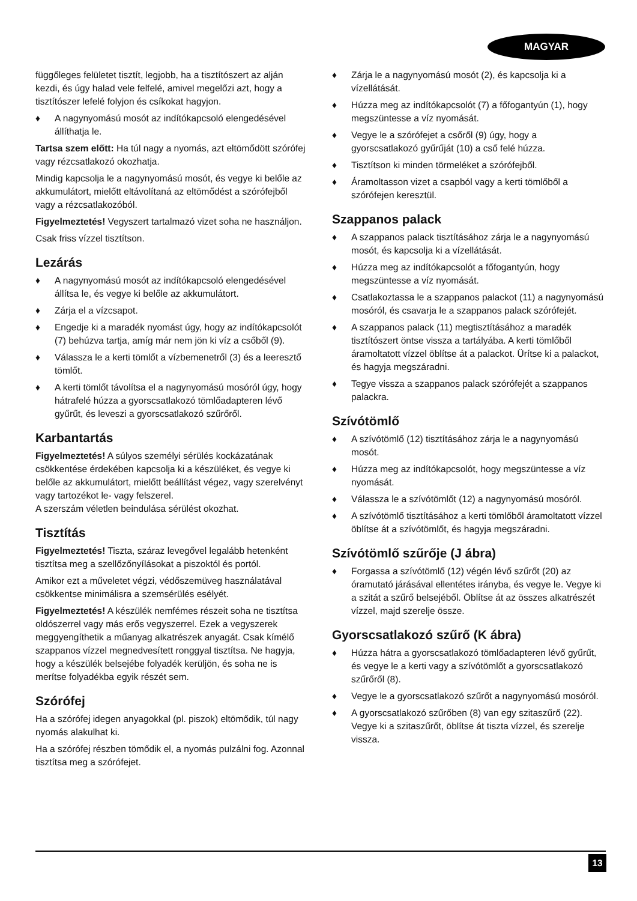MAGYAR
függőleges felületet tisztít, legjobb, ha a tisztítószert az alján kezdi, és úgy halad vele felfelé, amivel megelőzi azt, hogy a tisztítószer lefelé folyjon és csíkokat hagyjon.
♦ A nagynyomású mosót az indítókapcsoló elengedésével állíthatja le.
Tartsa szem előtt: Ha túl nagy a nyomás, azt eltömődött szórófej vagy rézcsatlakozó okozhatja.
Mindig kapcsolja le a nagynyomású mosót, és vegye ki belőle az akkumulátort, mielőtt eltávolítaná az eltömődést a szórófejből vagy a rézcsatlakozóból.
Figyelmeztetés! Vegyszert tartalmazó vizet soha ne használjon.
Csak friss vízzel tisztítson.
Lezárás
♦ A nagynyomású mosót az indítókapcsoló elengedésével állítsa le, és vegye ki belőle az akkumulátort.
♦ Zárja el a vízcsapot.
♦ Engedje ki a maradék nyomást úgy, hogy az indítókapcsolót (7) behúzva tartja, amíg már nem jön ki víz a csőből (9).
♦ Válassza le a kerti tömlőt a vízbemenetről (3) és a leeresztő tömlőt.
♦ A kerti tömlőt távolítsa el a nagynyomású mosóról úgy, hogy hátrafelé húzza a gyorscsatlakozó tömlőadapteren lévő gyűrűt, és leveszi a gyorscsatlakozó szűrőről.
Karbantartás
Figyelmeztetés! A súlyos személyi sérülés kockázatának csökkentése érdekében kapcsolja ki a készüléket, és vegye ki belőle az akkumulátort, mielőtt beállítást végez, vagy szerelvényt vagy tartozékot le- vagy felszerel.
A szerszám véletlen beindulása sérülést okozhat.
Tisztítás
Figyelmeztetés! Tiszta, száraz levegővel legalább hetenként tisztítsa meg a szellőzőnyílásokat a piszoktól és portól.
Amikor ezt a műveletet végzi, védőszemüveg használatával csökkentse minimálisra a szemsérülés esélyét.
Figyelmeztetés! A készülék nemfémes részeit soha ne tisztítsa oldószerrel vagy más erős vegyszerrel. Ezek a vegyszerek meggyengíthetik a műanyag alkatrészek anyagát. Csak kímélő szappanos vízzel megnedvesített ronggyal tisztítsa. Ne hagyja, hogy a készülék belsejébe folyadék kerüljön, és soha ne is merítse folyadékba egyik részét sem.
Szórófej
Ha a szórófej idegen anyagokkal (pl. piszok) eltömődik, túl nagy nyomás alakulhat ki.
Ha a szórófej részben tömődik el, a nyomás pulzálni fog. Azonnal tisztítsa meg a szórófejet.
♦ Zárja le a nagynyomású mosót (2), és kapcsolja ki a vízellátását.
♦ Húzza meg az indítókapcsolót (7) a főfogantyún (1), hogy megszüntesse a víz nyomását.
♦ Vegye le a szórófejet a csőről (9) úgy, hogy a gyorscsatlakozó gyűrűját (10) a cső felé húzza.
♦ Tisztítson ki minden törmeléket a szórófejből.
♦ Áramoltasson vizet a csapból vagy a kerti tömlőből a szórófejen keresztül.
Szappanos palack
♦ A szappanos palack tisztításához zárja le a nagynyomású mosót, és kapcsolja ki a vízellátását.
♦ Húzza meg az indítókapcsolót a főfogantyún, hogy megszüntesse a víz nyomását.
♦ Csatlakoztassa le a szappanos palackot (11) a nagynyomású mosóról, és csavarja le a szappanos palack szórófejét.
♦ A szappanos palack (11) megtisztításához a maradék tisztítószert öntse vissza a tartályába. A kerti tömlőből áramoltatott vízzel öblítse át a palackot. Ürítse ki a palackot, és hagyja megszáradni.
♦ Tegye vissza a szappanos palack szórófejét a szappanos palackra.
Szívótömlő
♦ A szívótömlő (12) tisztításához zárja le a nagynyomású mosót.
♦ Húzza meg az indítókapcsolót, hogy megszüntesse a víz nyomását.
♦ Válassza le a szívótömlőt (12) a nagynyomású mosóról.
♦ A szívótömlő tisztításához a kerti tömlőből áramoltatott vízzel öblítse át a szívótömlőt, és hagyja megszáradni.
Szívótömlő szűrője (J ábra)
♦ Forgassa a szívótömlő (12) végén lévő szűrőt (20) az óramutató járásával ellentétes irányba, és vegye le. Vegye ki a szitát a szűrő belsejéből. Öblítse át az összes alkatrészét vízzel, majd szerelje össze.
Gyorscsatlakozó szűrő (K ábra)
♦ Húzza hátra a gyorscsatlakozó tömlőadapteren lévő gyűrűt, és vegye le a kerti vagy a szívótömlőt a gyorscsatlakozó szűrőről (8).
♦ Vegye le a gyorscsatlakozó szűrőt a nagynyomású mosóról.
♦ A gyorscsatlakozó szűrőben (8) van egy szitaszűrő (22). Vegye ki a szitaszűrőt, öblítse át tiszta vízzel, és szerelje vissza.
13